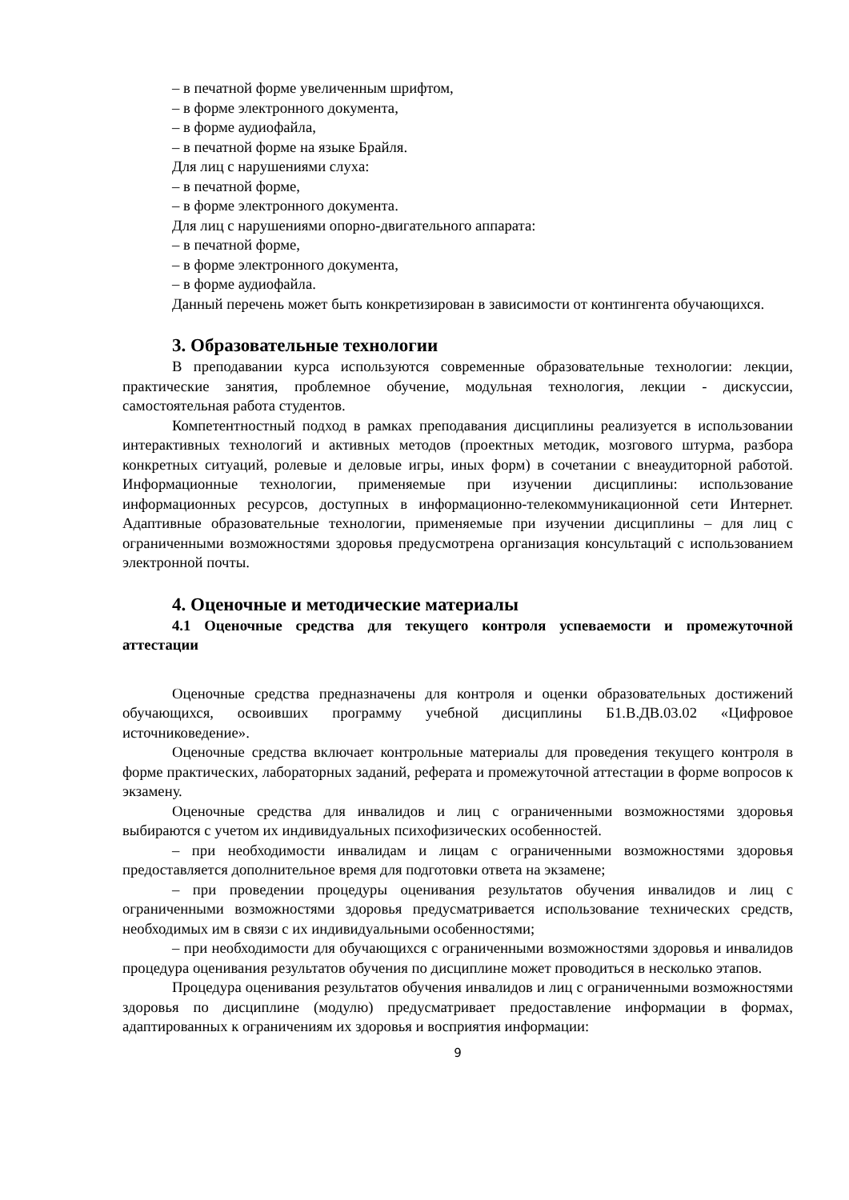– в печатной форме увеличенным шрифтом,
– в форме электронного документа,
– в форме аудиофайла,
– в печатной форме на языке Брайля.
Для лиц с нарушениями слуха:
– в печатной форме,
– в форме электронного документа.
Для лиц с нарушениями опорно-двигательного аппарата:
– в печатной форме,
– в форме электронного документа,
– в форме аудиофайла.
Данный перечень может быть конкретизирован в зависимости от контингента обучающихся.
3. Образовательные технологии
В преподавании курса используются современные образовательные технологии: лекции, практические занятия, проблемное обучение, модульная технология, лекции - дискуссии, самостоятельная работа студентов.
Компетентностный подход в рамках преподавания дисциплины реализуется в использовании интерактивных технологий и активных методов (проектных методик, мозгового штурма, разбора конкретных ситуаций, ролевые и деловые игры, иных форм) в сочетании с внеаудиторной работой. Информационные технологии, применяемые при изучении дисциплины: использование информационных ресурсов, доступных в информационно-телекоммуникационной сети Интернет. Адаптивные образовательные технологии, применяемые при изучении дисциплины – для лиц с ограниченными возможностями здоровья предусмотрена организация консультаций с использованием электронной почты.
4. Оценочные и методические материалы
4.1 Оценочные средства для текущего контроля успеваемости и промежуточной аттестации
Оценочные средства предназначены для контроля и оценки образовательных достижений обучающихся, освоивших программу учебной дисциплины Б1.В.ДВ.03.02 «Цифровое источниковедение».
Оценочные средства включает контрольные материалы для проведения текущего контроля в форме практических, лабораторных заданий, реферата и промежуточной аттестации в форме вопросов к экзамену.
Оценочные средства для инвалидов и лиц с ограниченными возможностями здоровья выбираются с учетом их индивидуальных психофизических особенностей.
– при необходимости инвалидам и лицам с ограниченными возможностями здоровья предоставляется дополнительное время для подготовки ответа на экзамене;
– при проведении процедуры оценивания результатов обучения инвалидов и лиц с ограниченными возможностями здоровья предусматривается использование технических средств, необходимых им в связи с их индивидуальными особенностями;
– при необходимости для обучающихся с ограниченными возможностями здоровья и инвалидов процедура оценивания результатов обучения по дисциплине может проводиться в несколько этапов.
Процедура оценивания результатов обучения инвалидов и лиц с ограниченными возможностями здоровья по дисциплине (модулю) предусматривает предоставление информации в формах, адаптированных к ограничениям их здоровья и восприятия информации:
9